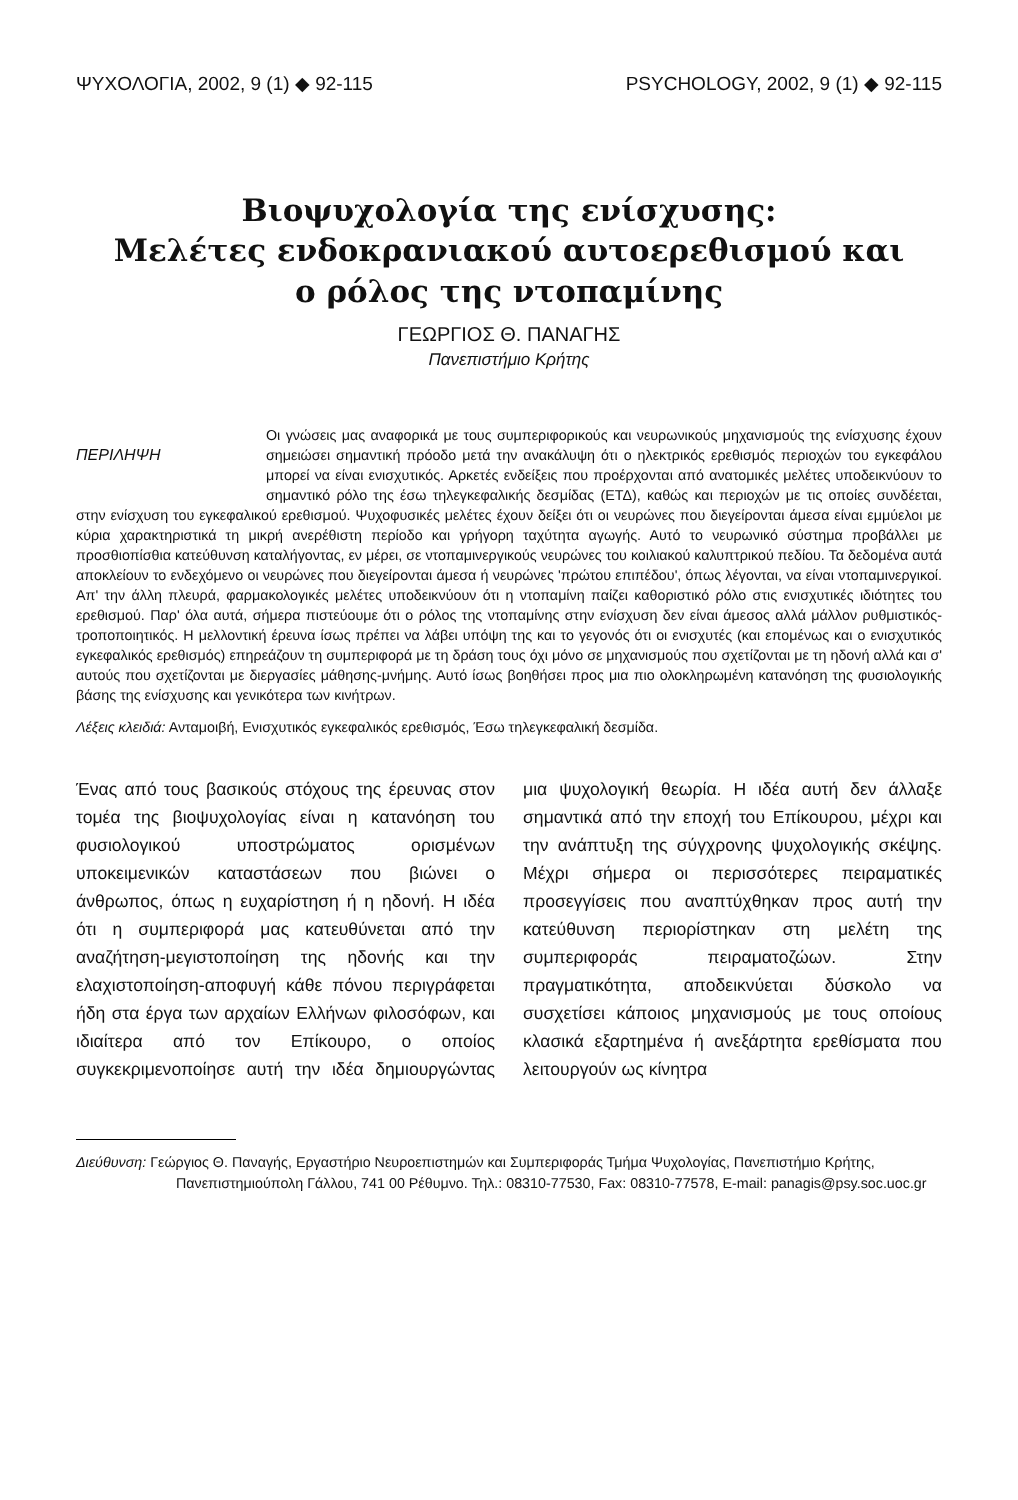ΨΥΧΟΛΟΓΙΑ, 2002, 9 (1) ◆ 92-115 PSYCHOLOGY, 2002, 9 (1) ◆ 92-115
Βιοψυχολογία της ενίσχυσης:
Μελέτες ενδοκρανιακού αυτοερεθισμού και
ο ρόλος της ντοπαμίνης
ΓΕΩΡΓΙΟΣ Θ. ΠΑΝΑΓΗΣ
Πανεπιστήμιο Κρήτης
ΠΕΡΙΛΗΨΗ
Οι γνώσεις μας αναφορικά με τους συμπεριφορικούς και νευρωνικούς μηχανισμούς της ενίσχυσης έχουν σημειώσει σημαντική πρόοδο μετά την ανακάλυψη ότι ο ηλεκτρικός ερεθισμός περιοχών του εγκεφάλου μπορεί να είναι ενισχυτικός. Αρκετές ενδείξεις που προέρχονται από ανατομικές μελέτες υποδεικνύουν το σημαντικό ρόλο της έσω τηλεγκεφαλικής δεσμίδας (ΕΤΔ), καθώς και περιοχών με τις οποίες συνδέεται, στην ενίσχυση του εγκεφαλικού ερεθισμού. Ψυχοφυσικές μελέτες έχουν δείξει ότι οι νευρώνες που διεγείρονται άμεσα είναι εμμύελοι με κύρια χαρακτηριστικά τη μικρή ανερέθιστη περίοδο και γρήγορη ταχύτητα αγωγής. Αυτό το νευρωνικό σύστημα προβάλλει με προσθιοπίσθια κατεύθυνση καταλήγοντας, εν μέρει, σε ντοπαμινεργικούς νευρώνες του κοιλιακού καλυπτρικού πεδίου. Τα δεδομένα αυτά αποκλείουν το ενδεχόμενο οι νευρώνες που διεγείρονται άμεσα ή νευρώνες 'πρώτου επιπέδου', όπως λέγονται, να είναι ντοπαμινεργικοί. Απ' την άλλη πλευρά, φαρμακολογικές μελέτες υποδεικνύουν ότι η ντοπαμίνη παίζει καθοριστικό ρόλο στις ενισχυτικές ιδιότητες του ερεθισμού. Παρ' όλα αυτά, σήμερα πιστεύουμε ότι ο ρόλος της ντοπαμίνης στην ενίσχυση δεν είναι άμεσος αλλά μάλλον ρυθμιστικός-τροποποιητικός. Η μελλοντική έρευνα ίσως πρέπει να λάβει υπόψη της και το γεγονός ότι οι ενισχυτές (και επομένως και ο ενισχυτικός εγκεφαλικός ερεθισμός) επηρεάζουν τη συμπεριφορά με τη δράση τους όχι μόνο σε μηχανισμούς που σχετίζονται με τη ηδονή αλλά και σ' αυτούς που σχετίζονται με διεργασίες μάθησης-μνήμης. Αυτό ίσως βοηθήσει προς μια πιο ολοκληρωμένη κατανόηση της φυσιολογικής βάσης της ενίσχυσης και γενικότερα των κινήτρων.
Λέξεις κλειδιά: Ανταμοιβή, Ενισχυτικός εγκεφαλικός ερεθισμός, Έσω τηλεγκεφαλική δεσμίδα.
Ένας από τους βασικούς στόχους της έρευνας στον τομέα της βιοψυχολογίας είναι η κατανόηση του φυσιολογικού υποστρώματος ορισμένων υποκειμενικών καταστάσεων που βιώνει ο άνθρωπος, όπως η ευχαρίστηση ή η ηδονή. Η ιδέα ότι η συμπεριφορά μας κατευθύνεται από την αναζήτηση-μεγιστοποίηση της ηδονής και την ελαχιστοποίηση-αποφυγή κάθε πόνου περιγράφεται ήδη στα έργα των αρχαίων Ελλήνων φιλοσόφων, και ιδιαίτερα από τον Επίκουρο, ο οποίος συγκεκριμενοποίησε αυτή την ιδέα δημιουργώντας μια ψυχολογική θεωρία. Η ιδέα αυτή δεν άλλαξε σημαντικά από την εποχή του Επίκουρου, μέχρι και την ανάπτυξη της σύγχρονης ψυχολογικής σκέψης. Μέχρι σήμερα οι περισσότερες πειραματικές προσεγγίσεις που αναπτύχθηκαν προς αυτή την κατεύθυνση περιορίστηκαν στη μελέτη της συμπεριφοράς πειραματοζώων. Στην πραγματικότητα, αποδεικνύεται δύσκολο να συσχετίσει κάποιος μηχανισμούς με τους οποίους κλασικά εξαρτημένα ή ανεξάρτητα ερεθίσματα που λειτουργούν ως κίνητρα
Διεύθυνση: Γεώργιος Θ. Παναγής, Εργαστήριο Νευροεπιστημών και Συμπεριφοράς Τμήμα Ψυχολογίας, Πανεπιστήμιο Κρήτης, Πανεπιστημιούπολη Γάλλου, 741 00 Ρέθυμνο. Τηλ.: 08310-77530, Fax: 08310-77578, E-mail: panagis@psy.soc.uoc.gr